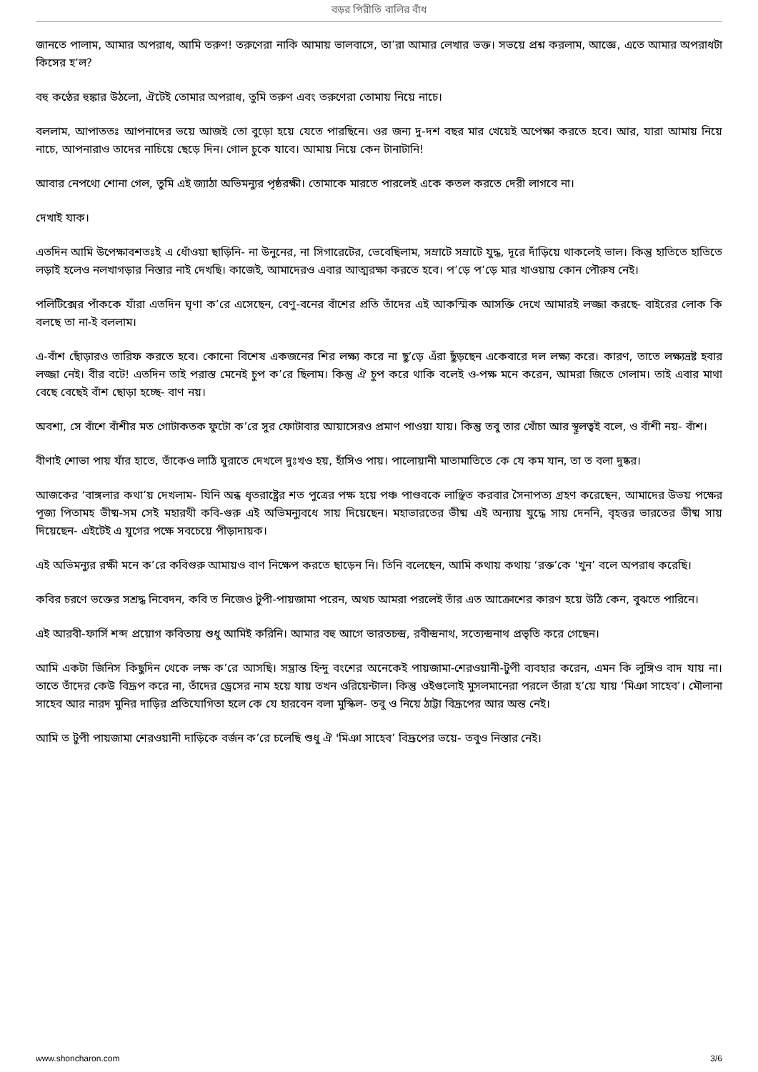বড়র পিরীতি বালির বাঁধ
জানতে পালাম, আমার অপরাধ, আমি তরুণ! তরুণেরা নাকি আমায় ভালবাসে, তা’রা আমার লেখার ভক্ত। সভয়ে প্রশ্ন করলাম, আজ্ঞে, এতে আমার অপরাধটা কিসের হ’ল?
বহু কণ্ঠের হুঙ্কার উঠলো, ঐটেই তোমার অপরাধ, তুমি তরুণ এবং তরুণেরা তোমায় নিয়ে নাচে।
বললাম, আপাততঃ আপনাদের ভয়ে আজই তো বুড়ো হয়ে যেতে পারছিনে। ওর জন্য দু-দশ বছর মার খেয়েই অপেক্ষা করতে হবে। আর, যারা আমায় নিয়ে নাচে, আপনারাও তাদের নাচিয়ে ছেড়ে দিন। গোল চুকে যাবে। আমায় নিয়ে কেন টানাটানি!
আবার নেপথ্যে শোনা গেল, তুমি এই জ্যাঠা অভিমন্যুর পৃষ্ঠরক্ষী। তোমাকে মারতে পারলেই একে কতল করতে দেরী লাগবে না।
দেখাই যাক।
এতদিন আমি উপেক্ষাবশতঃই এ ধোঁওয়া ছাড়িনি- না উনুনের, না সিগারেটের, ভেবেছিলাম, সম্রাটে সম্রাটে যুদ্ধ, দূরে দাঁড়িয়ে থাকলেই ভাল। কিন্তু হাতিতে হাতিতে লড়াই হলেও নলখাগড়ার নিস্তার নাই দেখছি। কাজেই, আমাদেরও এবার আত্মরক্ষা করতে হবে। প’ড়ে প’ড়ে মার খাওয়ায় কোন পৌরুষ নেই।
পলিটিক্সের পাঁককে যাঁরা এতদিন ঘৃণা ক’রে এসেছেন, বেণু-বনের বাঁশের প্রতি তাঁদের এই আকস্মিক আসক্তি দেখে আমারই লজ্জা করছে- বাইরের লোক কি বলছে তা না-ই বললাম।
এ-বাঁশ ছোঁড়ারও তারিফ করতে হবে। কোনো বিশেষ একজনের শির লক্ষ্য করে না ছু’ড়ে এঁরা ছুঁড়ছেন একেবারে দল লক্ষ্য করে। কারণ, তাতে লক্ষ্যভ্রষ্ট হবার লজ্জা নেই। বীর বটে! এতদিন তাই পরাস্ত মেনেই চুপ ক’রে ছিলাম। কিন্তু ঐ চুপ করে থাকি বলেই ও-পক্ষ মনে করেন, আমরা জিতে গেলাম। তাই এবার মাথা বেছে বেছেই বাঁশ ছোড়া হচ্ছে- বাণ নয়।
অবশ্য, সে বাঁশে বাঁশীর মত গোটাকতক ফুটো ক’রে সুর ফোটাবার আয়াসেরও প্রমাণ পাওয়া যায়। কিন্তু তবু তার খোঁচা আর স্থূলত্বই বলে, ও বাঁশী নয়- বাঁশ।
বীণাই শোভা পায় যাঁর হাতে, তাঁকেও লাঠি ঘুরাতে দেখলে দুঃখও হয়, হাঁসিও পায়। পালোয়ানী মাতামাতিতে কে যে কম যান, তা ত বলা দুষ্কর।
আজকের ‘বাঙ্গলার কথা’য় দেখলাম- যিনি অন্ধ ধৃতরাষ্ট্রের শত পুত্রের পক্ষ হয়ে পঞ্চ পাণ্ডবকে লাঞ্ছিত করবার সৈনাপত্য গ্রহণ করেছেন, আমাদের উভয় পক্ষের পূজ্য পিতামহ ভীষ্ম-সম সেই মহারথী কবি-গুরু এই অভিমন্যুবধে সায় দিয়েছেন। মহাভারতের ভীষ্ম এই অন্যায় যুদ্ধে সায় দেননি, বৃহত্তর ভারতের ভীষ্ম সায় দিয়েছেন- এইটেই এ যুগের পক্ষে সবচেয়ে পীড়াদায়ক।
এই অভিমন্যুর রক্ষী মনে ক’রে কবিগুরু আমায়ও বাণ নিক্ষেপ করতে ছাড়েন নি। তিনি বলেছেন, আমি কথায় কথায় ‘রক্ত’কে ‘খুন’ বলে অপরাধ করেছি।
কবির চরণে ভক্তের সশ্রদ্ধ নিবেদন, কবি ত নিজেও টুপী-পায়জামা পরেন, অথচ আমরা পরলেই তাঁর এত আক্রোশের কারণ হয়ে উঠি কেন, বুঝতে পারিনে।
এই আরবী-ফার্সি শব্দ প্রয়োগ কবিতায় শুধু আমিই করিনি। আমার বহু আগে ভারতচন্দ্র, রবীন্দ্রনাথ, সত্যেন্দ্রনাথ প্রভৃতি করে গেছেন।
আমি একটা জিনিস কিছুদিন থেকে লক্ষ ক’রে আসছি। সম্ভ্রান্ত হিন্দু বংশের অনেকেই পায়জামা-শেরওয়ানী-টুপী ব্যবহার করেন, এমন কি লুঙ্গিও বাদ যায় না। তাতে তাঁদের কেউ বিদ্রূপ করে না, তাঁদের ড্রেসের নাম হয়ে যায় তখন ওরিয়েন্টাল। কিন্তু ওইগুলোই মুসলমানেরা পরলে তাঁরা হ’য়ে যায় ‘মিঞা সাহেব’। মৌলানা সাহেব আর নারদ মুনির দাড়ির প্রতিযোগিতা হলে কে যে হারবেন বলা মুস্কিল- তবু ও নিয়ে ঠাট্টা বিদ্রূপের আর অন্ত নেই।
আমি ত টুপী পায়জামা শেরওয়ানী দাড়িকে বর্জন ক’রে চলেছি শুধু ঐ 'মিঞা সাহেব’ বিদ্রূপের ভয়ে- তবুও নিস্তার নেই।
www.shoncharon.com 3/6